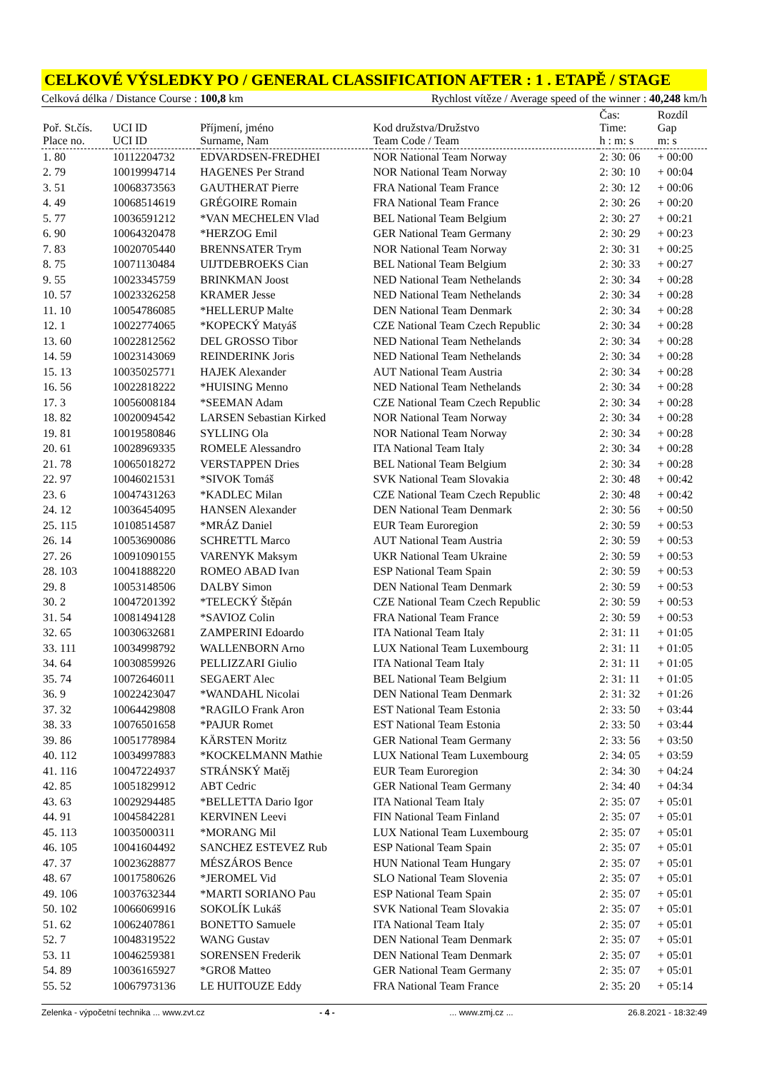CELKOVÉ VÝSLEDKY PO / GENERAL CLASSIFICATION AFTER : 1 . ETAPĚ / STAGE
Celková délka / Distance Course : 100,8 km Rychlost vítěze / Average speed of the winner : 40,248 km/h
| Poř. St.čís. Place no. | UCI ID UCI ID | Příjmení, jméno Surname, Nam | Kod družstva/Družstvo Team Code / Team | Čas: Time: h : m: s | Rozdíl Gap m: s |
| --- | --- | --- | --- | --- | --- |
| 1. 80 | 10112204732 | EDVARDSEN-FREDHEI | NOR National Team Norway | 2: 30: 06 | + 00:00 |
| 2. 79 | 10019994714 | HAGENES Per Strand | NOR National Team Norway | 2: 30: 10 | + 00:04 |
| 3. 51 | 10068373563 | GAUTHERAT Pierre | FRA National Team France | 2: 30: 12 | + 00:06 |
| 4. 49 | 10068514619 | GRÉGOIRE Romain | FRA National Team France | 2: 30: 26 | + 00:20 |
| 5. 77 | 10036591212 | *VAN MECHELEN Vlad | BEL National Team Belgium | 2: 30: 27 | + 00:21 |
| 6. 90 | 10064320478 | *HERZOG Emil | GER National Team Germany | 2: 30: 29 | + 00:23 |
| 7. 83 | 10020705440 | BRENNSATER Trym | NOR National Team Norway | 2: 30: 31 | + 00:25 |
| 8. 75 | 10071130484 | UIJTDEBROEKS Cian | BEL National Team Belgium | 2: 30: 33 | + 00:27 |
| 9. 55 | 10023345759 | BRINKMAN Joost | NED National Team Nethelands | 2: 30: 34 | + 00:28 |
| 10. 57 | 10023326258 | KRAMER Jesse | NED National Team Nethelands | 2: 30: 34 | + 00:28 |
| 11. 10 | 10054786085 | *HELLERUP Malte | DEN National Team Denmark | 2: 30: 34 | + 00:28 |
| 12. 1 | 10022774065 | *KOPECKÝ Matyáš | CZE National Team Czech Republic | 2: 30: 34 | + 00:28 |
| 13. 60 | 10022812562 | DEL GROSSO Tibor | NED National Team Nethelands | 2: 30: 34 | + 00:28 |
| 14. 59 | 10023143069 | REINDERINK Joris | NED National Team Nethelands | 2: 30: 34 | + 00:28 |
| 15. 13 | 10035025771 | HAJEK Alexander | AUT National Team Austria | 2: 30: 34 | + 00:28 |
| 16. 56 | 10022818222 | *HUISING Menno | NED National Team Nethelands | 2: 30: 34 | + 00:28 |
| 17. 3 | 10056008184 | *SEEMAN Adam | CZE National Team Czech Republic | 2: 30: 34 | + 00:28 |
| 18. 82 | 10020094542 | LARSEN Sebastian Kirked | NOR National Team Norway | 2: 30: 34 | + 00:28 |
| 19. 81 | 10019580846 | SYLLING Ola | NOR National Team Norway | 2: 30: 34 | + 00:28 |
| 20. 61 | 10028969335 | ROMELE Alessandro | ITA National Team Italy | 2: 30: 34 | + 00:28 |
| 21. 78 | 10065018272 | VERSTAPPEN Dries | BEL National Team Belgium | 2: 30: 34 | + 00:28 |
| 22. 97 | 10046021531 | *SIVOK Tomáš | SVK National Team Slovakia | 2: 30: 48 | + 00:42 |
| 23. 6 | 10047431263 | *KADLEC Milan | CZE National Team Czech Republic | 2: 30: 48 | + 00:42 |
| 24. 12 | 10036454095 | HANSEN Alexander | DEN National Team Denmark | 2: 30: 56 | + 00:50 |
| 25. 115 | 10108514587 | *MRÁZ Daniel | EUR Team Euroregion | 2: 30: 59 | + 00:53 |
| 26. 14 | 10053690086 | SCHRETTL Marco | AUT National Team Austria | 2: 30: 59 | + 00:53 |
| 27. 26 | 10091090155 | VARENYK Maksym | UKR National Team Ukraine | 2: 30: 59 | + 00:53 |
| 28. 103 | 10041888220 | ROMEO ABAD Ivan | ESP National Team Spain | 2: 30: 59 | + 00:53 |
| 29. 8 | 10053148506 | DALBY Simon | DEN National Team Denmark | 2: 30: 59 | + 00:53 |
| 30. 2 | 10047201392 | *TELECKÝ Štěpán | CZE National Team Czech Republic | 2: 30: 59 | + 00:53 |
| 31. 54 | 10081494128 | *SAVIOZ Colin | FRA National Team France | 2: 30: 59 | + 00:53 |
| 32. 65 | 10030632681 | ZAMPERINI Edoardo | ITA National Team Italy | 2: 31: 11 | + 01:05 |
| 33. 111 | 10034998792 | WALLENBORN Arno | LUX National Team Luxembourg | 2: 31: 11 | + 01:05 |
| 34. 64 | 10030859926 | PELLIZZARI Giulio | ITA National Team Italy | 2: 31: 11 | + 01:05 |
| 35. 74 | 10072646011 | SEGAERT Alec | BEL National Team Belgium | 2: 31: 11 | + 01:05 |
| 36. 9 | 10022423047 | *WANDAHL Nicolai | DEN National Team Denmark | 2: 31: 32 | + 01:26 |
| 37. 32 | 10064429808 | *RAGILO Frank Aron | EST National Team Estonia | 2: 33: 50 | + 03:44 |
| 38. 33 | 10076501658 | *PAJUR Romet | EST National Team Estonia | 2: 33: 50 | + 03:44 |
| 39. 86 | 10051778984 | KÄRSTEN Moritz | GER National Team Germany | 2: 33: 56 | + 03:50 |
| 40. 112 | 10034997883 | *KOCKELMANN Mathie | LUX National Team Luxembourg | 2: 34: 05 | + 03:59 |
| 41. 116 | 10047224937 | STRÁNSKÝ Matěj | EUR Team Euroregion | 2: 34: 30 | + 04:24 |
| 42. 85 | 10051829912 | ABT Cedric | GER National Team Germany | 2: 34: 40 | + 04:34 |
| 43. 63 | 10029294485 | *BELLETTA Dario Igor | ITA National Team Italy | 2: 35: 07 | + 05:01 |
| 44. 91 | 10045842281 | KERVINEN Leevi | FIN National Team Finland | 2: 35: 07 | + 05:01 |
| 45. 113 | 10035000311 | *MORANG Mil | LUX National Team Luxembourg | 2: 35: 07 | + 05:01 |
| 46. 105 | 10041604492 | SANCHEZ ESTEVEZ Rub | ESP National Team Spain | 2: 35: 07 | + 05:01 |
| 47. 37 | 10023628877 | MÉSZÁROS Bence | HUN National Team Hungary | 2: 35: 07 | + 05:01 |
| 48. 67 | 10017580626 | *JEROMEL Vid | SLO National Team Slovenia | 2: 35: 07 | + 05:01 |
| 49. 106 | 10037632344 | *MARTI SORIANO Pau | ESP National Team Spain | 2: 35: 07 | + 05:01 |
| 50. 102 | 10066069916 | SOKOLÍK Lukáš | SVK National Team Slovakia | 2: 35: 07 | + 05:01 |
| 51. 62 | 10062407861 | BONETTO Samuele | ITA National Team Italy | 2: 35: 07 | + 05:01 |
| 52. 7 | 10048319522 | WANG Gustav | DEN National Team Denmark | 2: 35: 07 | + 05:01 |
| 53. 11 | 10046259381 | SORENSEN Frederik | DEN National Team Denmark | 2: 35: 07 | + 05:01 |
| 54. 89 | 10036165927 | *GROß Matteo | GER National Team Germany | 2: 35: 07 | + 05:01 |
| 55. 52 | 10067973136 | LE HUITOUZE Eddy | FRA National Team France | 2: 35: 20 | + 05:14 |
Zelenka - výpočetní technika ... www.zvt.cz - 4 -... www.zmj.cz ... 26.8.2021 - 18:32:49